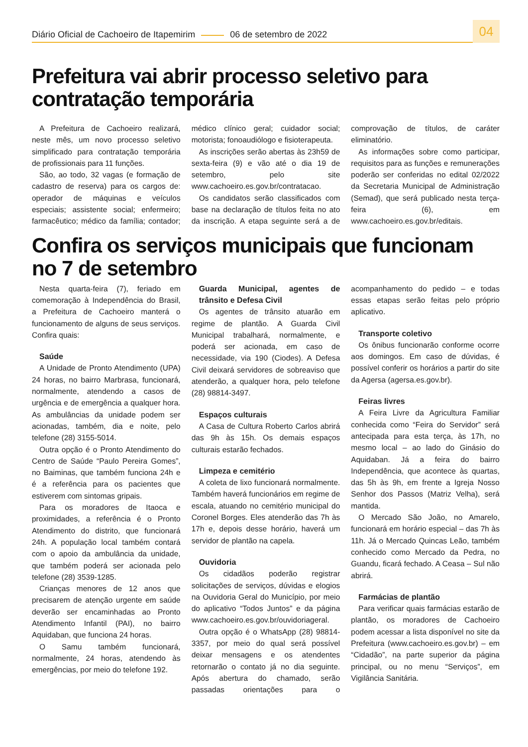Diário Oficial de Cachoeiro de Itapemirim 06 de setembro de 2022 04
Prefeitura vai abrir processo seletivo para contratação temporária
A Prefeitura de Cachoeiro realizará, neste mês, um novo processo seletivo simplificado para contratação temporária de profissionais para 11 funções.
São, ao todo, 32 vagas (e formação de cadastro de reserva) para os cargos de: operador de máquinas e veículos especiais; assistente social; enfermeiro; farmacêutico; médico da família; contador; médico clínico geral; cuidador social; motorista; fonoaudiólogo e fisioterapeuta.
As inscrições serão abertas às 23h59 de sexta-feira (9) e vão até o dia 19 de setembro, pelo site www.cachoeiro.es.gov.br/contratacao.
Os candidatos serão classificados com base na declaração de títulos feita no ato da inscrição. A etapa seguinte será a de comprovação de títulos, de caráter eliminatório.
As informações sobre como participar, requisitos para as funções e remunerações poderão ser conferidas no edital 02/2022 da Secretaria Municipal de Administração (Semad), que será publicado nesta terça-feira (6), em www.cachoeiro.es.gov.br/editais.
Confira os serviços municipais que funcionam no 7 de setembro
Nesta quarta-feira (7), feriado em comemoração à Independência do Brasil, a Prefeitura de Cachoeiro manterá o funcionamento de alguns de seus serviços. Confira quais:
Saúde
A Unidade de Pronto Atendimento (UPA) 24 horas, no bairro Marbrasa, funcionará, normalmente, atendendo a casos de urgência e de emergência a qualquer hora. As ambulâncias da unidade podem ser acionadas, também, dia e noite, pelo telefone (28) 3155-5014.
Outra opção é o Pronto Atendimento do Centro de Saúde “Paulo Pereira Gomes”, no Baiminas, que também funciona 24h e é a referência para os pacientes que estiverem com sintomas gripais.
Para os moradores de Itaoca e proximidades, a referência é o Pronto Atendimento do distrito, que funcionará 24h. A população local também contará com o apoio da ambulância da unidade, que também poderá ser acionada pelo telefone (28) 3539-1285.
Crianças menores de 12 anos que precisarem de atenção urgente em saúde deverão ser encaminhadas ao Pronto Atendimento Infantil (PAI), no bairro Aquidaban, que funciona 24 horas.
O Samu também funcionará, normalmente, 24 horas, atendendo às emergências, por meio do telefone 192.
Guarda Municipal, agentes de trânsito e Defesa Civil
Os agentes de trânsito atuarão em regime de plantão. A Guarda Civil Municipal trabalhará, normalmente, e poderá ser acionada, em caso de necessidade, via 190 (Ciodes). A Defesa Civil deixará servidores de sobreaviso que atenderão, a qualquer hora, pelo telefone (28) 98814-3497.
Espaços culturais
A Casa de Cultura Roberto Carlos abrirá das 9h às 15h. Os demais espaços culturais estarão fechados.
Limpeza e cemitério
A coleta de lixo funcionará normalmente. Também haverá funcionários em regime de escala, atuando no cemitério municipal do Coronel Borges. Eles atenderão das 7h às 17h e, depois desse horário, haverá um servidor de plantão na capela.
Ouvidoria
Os cidadãos poderão registrar solicitações de serviços, dúvidas e elogios na Ouvidoria Geral do Município, por meio do aplicativo “Todos Juntos” e da página www.cachoeiro.es.gov.br/ouvidoriageral.
Outra opção é o WhatsApp (28) 98814-3357, por meio do qual será possível deixar mensagens e os atendentes retornarão o contato já no dia seguinte. Após abertura do chamado, serão passadas orientações para o acompanhamento do pedido – e todas essas etapas serão feitas pelo próprio aplicativo.
Transporte coletivo
Os ônibus funcionarão conforme ocorre aos domingos. Em caso de dúvidas, é possível conferir os horários a partir do site da Agersa (agersa.es.gov.br).
Feiras livres
A Feira Livre da Agricultura Familiar conhecida como “Feira do Servidor” será antecipada para esta terça, às 17h, no mesmo local – ao lado do Ginásio do Aquidaban. Já a feira do bairro Independência, que acontece às quartas, das 5h às 9h, em frente a Igreja Nosso Senhor dos Passos (Matriz Velha), será mantida.
O Mercado São João, no Amarelo, funcionará em horário especial – das 7h às 11h. Já o Mercado Quincas Leão, também conhecido como Mercado da Pedra, no Guandu, ficará fechado. A Ceasa – Sul não abrirá.
Farmácias de plantão
Para verificar quais farmácias estarão de plantão, os moradores de Cachoeiro podem acessar a lista disponível no site da Prefeitura (www.cachoeiro.es.gov.br) – em “Cidadão”, na parte superior da página principal, ou no menu “Serviços”, em Vigilância Sanitária.